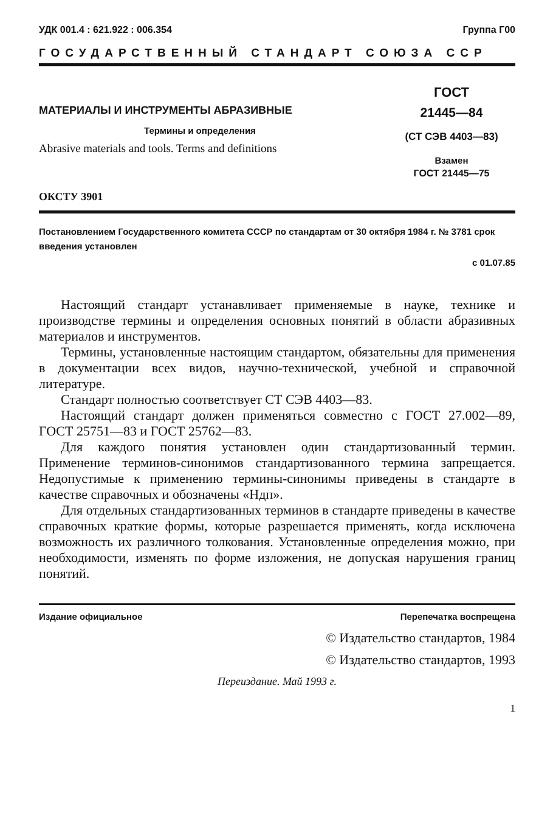УДК 001.4 : 621.922 : 006.354 Группа Г00
ГОСУДАРСТВЕННЫЙ СТАНДАРТ СОЮЗА ССР
МАТЕРИАЛЫ И ИНСТРУМЕНТЫ АБРАЗИВНЫЕ
Термины и определения
Abrasive materials and tools. Terms and definitions
ОКСТУ 3901
ГОСТ
21445—84
(СТ СЭВ 4403—83)
Взамен
ГОСТ 21445—75
Постановлением Государственного комитета СССР по стандартам от 30 октября 1984 г. № 3781 срок введения установлен
с 01.07.85
Настоящий стандарт устанавливает применяемые в науке, технике и производстве термины и определения основных понятий в области абразивных материалов и инструментов.
Термины, установленные настоящим стандартом, обязательны для применения в документации всех видов, научно-технической, учебной и справочной литературе.
Стандарт полностью соответствует СТ СЭВ 4403—83.
Настоящий стандарт должен применяться совместно с ГОСТ 27.002—89, ГОСТ 25751—83 и ГОСТ 25762—83.
Для каждого понятия установлен один стандартизованный термин. Применение терминов-синонимов стандартизованного термина запрещается. Недопустимые к применению термины-синонимы приведены в стандарте в качестве справочных и обозначены «Ндп».
Для отдельных стандартизованных терминов в стандарте приведены в качестве справочных краткие формы, которые разрешается применять, когда исключена возможность их различного толкования. Установленные определения можно, при необходимости, изменять по форме изложения, не допуская нарушения границ понятий.
Издание официальное Перепечатка воспрещена
© Издательство стандартов, 1984
© Издательство стандартов, 1993
Переиздание. Май 1993 г.
1